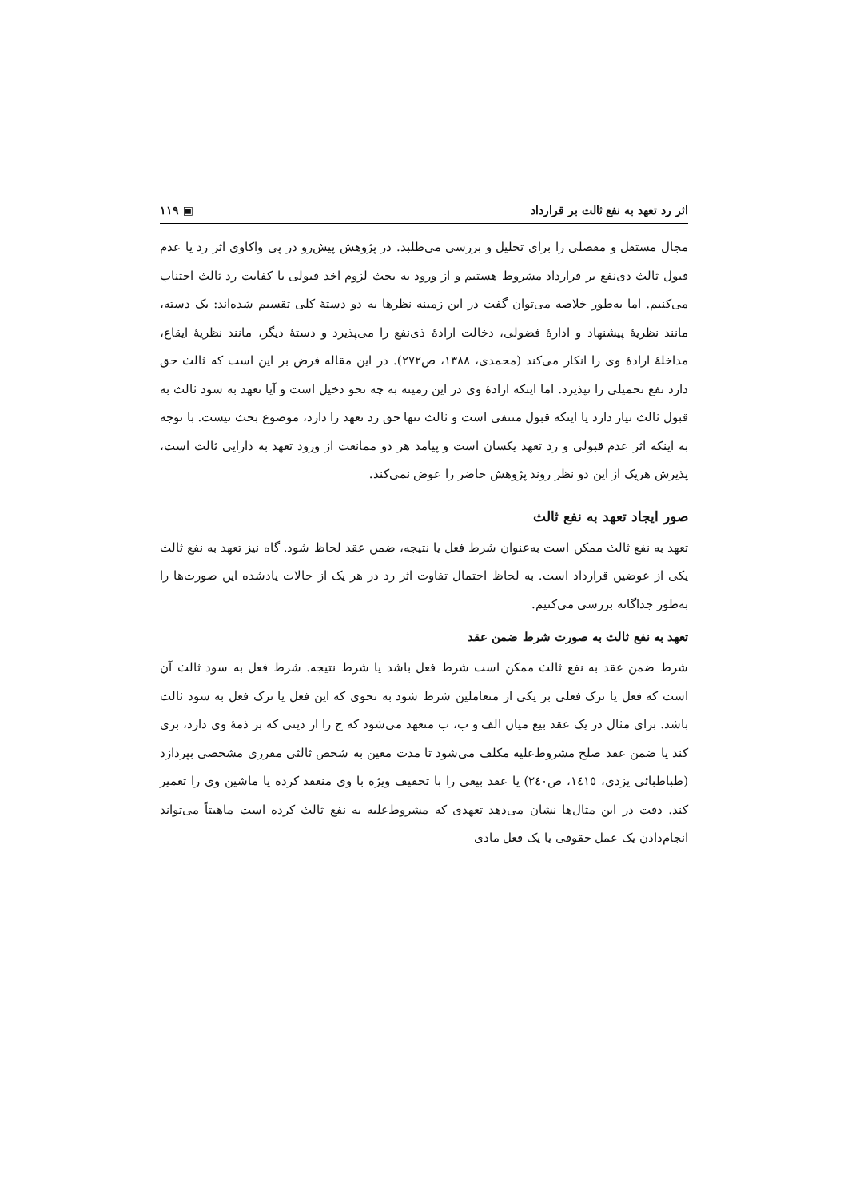اثر رد تعهد به نفع ثالث بر قرارداد ▣ ۱۱۹
مجال مستقل و مفصلی را برای تحلیل و بررسی می‌طلبد. در پژوهش پیش‌رو در پی واکاوی اثر رد یا عدم قبول ثالث ذی‌نفع بر قرارداد مشروط هستیم و از ورود به بحث لزوم اخذ قبولی یا کفایت رد ثالث اجتناب می‌کنیم. اما به‌طور خلاصه می‌توان گفت در این زمینه نظرها به دو دستهٔ کلی تقسیم شده‌اند: یک دسته، مانند نظریهٔ پیشنهاد و ادارهٔ فضولی، دخالت ارادهٔ ذی‌نفع را می‌پذیرد و دستهٔ دیگر، مانند نظریهٔ ایقاع، مداخلهٔ ارادهٔ وی را انکار می‌کند (محمدی، ۱۳۸۸، ص۲۷۲). در این مقاله فرض بر این است که ثالث حق دارد نفع تحمیلی را نپذیرد. اما اینکه ارادهٔ وی در این زمینه به چه نحو دخیل است و آیا تعهد به سود ثالث به قبول ثالث نیاز دارد یا اینکه قبول منتفی است و ثالث تنها حق رد تعهد را دارد، موضوع بحث نیست. با توجه به اینکه اثر عدم قبولی و رد تعهد یکسان است و پیامد هر دو ممانعت از ورود تعهد به دارایی ثالث است، پذیرش هریک از این دو نظر روند پژوهش حاضر را عوض نمی‌کند.
صور ایجاد تعهد به نفع ثالث
تعهد به نفع ثالث ممکن است به‌عنوان شرط فعل یا نتیجه، ضمن عقد لحاظ شود. گاه نیز تعهد به نفع ثالث یکی از عوضین قرارداد است. به لحاظ احتمال تفاوت اثر رد در هر یک از حالات یادشده این صورت‌ها را به‌طور جداگانه بررسی می‌کنیم.
تعهد به نفع ثالث به صورت شرط ضمن عقد
شرط ضمن عقد به نفع ثالث ممکن است شرط فعل باشد یا شرط نتیجه. شرط فعل به سود ثالث آن است که فعل یا ترک فعلی بر یکی از متعاملین شرط شود به نحوی که این فعل یا ترک فعل به سود ثالث باشد. برای مثال در یک عقد بیع میان الف و ب، ب متعهد می‌شود که ج را از دینی که بر ذمهٔ وی دارد، بری کند یا ضمن عقد صلح مشروط‌علیه مکلف می‌شود تا مدت معین به شخص ثالثی مقرری مشخصی بپردازد (طباطبائی یزدی، ۱٤۱٥، ص۲٤۰) یا عقد بیعی را با تخفیف ویژه با وی منعقد کرده یا ماشین وی را تعمیر کند. دقت در این مثال‌ها نشان می‌دهد تعهدی که مشروط‌علیه به نفع ثالث کرده است ماهیتاً می‌تواند انجام‌دادن یک عمل حقوقی یا یک فعل مادی